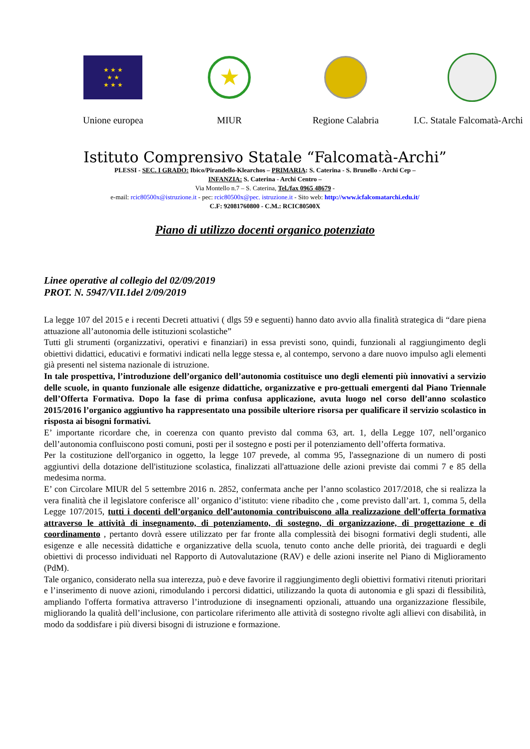★ ★ ★
★ ★
★ ★ ★
Unione europea
★
MIUR
Regione Calabria I.C. Statale Falcomatà-Archi
Istituto Comprensivo Statale “Falcomatà-Archi”
PLESSI - SEC. I GRADO: Ibico/Pirandello-Klearchos – PRIMARIA: S. Caterina - S. Brunello - Archi Cep –
INFANZIA: S. Caterina - Archi Centro –
Via Montello n.7 – S. Caterina, Tel./fax 0965 48679 -
e-mail: rcic80500x@istruzione.it - pec: rcic80500x@pec. istruzione.it - Sito web: http://www.icfalcomatarchi.edu.it/
C.F: 92081760800 - C.M.: RCIC80500X
Piano di utilizzo docenti organico potenziato
Linee operative al collegio del 02/09/2019
PROT. N. 5947/VII.1del 2/09/2019
La legge 107 del 2015 e i recenti Decreti attuativi ( dlgs 59 e seguenti) hanno dato avvio alla finalità strategica di “dare piena attuazione all’autonomia delle istituzioni scolastiche”
Tutti gli strumenti (organizzativi, operativi e finanziari) in essa previsti sono, quindi, funzionali al raggiungimento degli obiettivi didattici, educativi e formativi indicati nella legge stessa e, al contempo, servono a dare nuovo impulso agli elementi già presenti nel sistema nazionale di istruzione.
In tale prospettiva, l’introduzione dell’organico dell’autonomia costituisce uno degli elementi più innovativi a servizio delle scuole, in quanto funzionale alle esigenze didattiche, organizzative e pro-gettuali emergenti dal Piano Triennale dell’Offerta Formativa. Dopo la fase di prima confusa applicazione, avuta luogo nel corso dell’anno scolastico 2015/2016 l’organico aggiuntivo ha rappresentato una possibile ulteriore risorsa per qualificare il servizio scolastico in risposta ai bisogni formativi.
E’ importante ricordare che, in coerenza con quanto previsto dal comma 63, art. 1, della Legge 107, nell’organico dell’autonomia confluiscono posti comuni, posti per il sostegno e posti per il potenziamento dell’offerta formativa.
Per la costituzione dell'organico in oggetto, la legge 107 prevede, al comma 95, l'assegnazione di un numero di posti aggiuntivi della dotazione dell'istituzione scolastica, finalizzati all'attuazione delle azioni previste dai commi 7 e 85 della medesima norma.
E’ con Circolare MIUR del 5 settembre 2016 n. 2852, confermata anche per l’anno scolastico 2017/2018, che si realizza la vera finalità che il legislatore conferisce all’ organico d’istituto: viene ribadito che , come previsto dall’art. 1, comma 5, della Legge 107/2015, tutti i docenti dell’organico dell’autonomia contribuiscono alla realizzazione dell’offerta formativa attraverso le attività di insegnamento, di potenziamento, di sostegno, di organizzazione, di progettazione e di coordinamento , pertanto dovrà essere utilizzato per far fronte alla complessità dei bisogni formativi degli studenti, alle esigenze e alle necessità didattiche e organizzative della scuola, tenuto conto anche delle priorità, dei traguardi e degli obiettivi di processo individuati nel Rapporto di Autovalutazione (RAV) e delle azioni inserite nel Piano di Miglioramento (PdM).
Tale organico, considerato nella sua interezza, può e deve favorire il raggiungimento degli obiettivi formativi ritenuti prioritari e l’inserimento di nuove azioni, rimodulando i percorsi didattici, utilizzando la quota di autonomia e gli spazi di flessibilità, ampliando l'offerta formativa attraverso l’introduzione di insegnamenti opzionali, attuando una organizzazione flessibile, migliorando la qualità dell’inclusione, con particolare riferimento alle attività di sostegno rivolte agli allievi con disabilità, in modo da soddisfare i più diversi bisogni di istruzione e formazione.